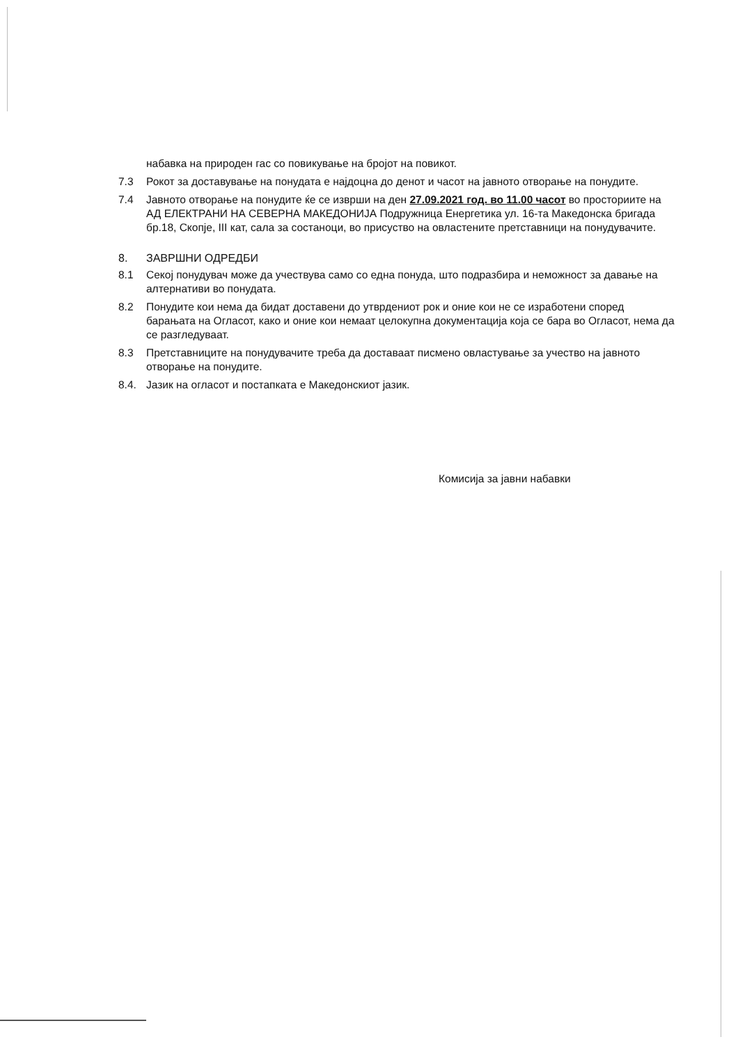набавка на природен гас со повикување на бројот на повикот.
7.3 Рокот за доставување на понудата е најдоцна до денот и часот на јавното отворање на понудите.
7.4 Јавното отворање на понудите ќе се изврши на ден 27.09.2021 год. во 11.00 часот во просториите на АД ЕЛЕКТРАНИ НА СЕВЕРНА МАКЕДОНИЈА Подружница Енергетика ул. 16-та Македонска бригада бр.18, Скопје, III кат, сала за состаноци, во присуство на овластените претставници на понудувачите.
8. ЗАВРШНИ ОДРЕДБИ
8.1 Секој понудувач може да учествува само со една понуда, што подразбира и неможност за давање на алтернативи во понудата.
8.2 Понудите кои нема да бидат доставени до утврдениот рок и оние кои не се изработени според барањата на Огласот, како и оние кои немаат целокупна документација која се бара во Огласот, нема да се разгледуваат.
8.3 Претставниците на понудувачите треба да доставаат писмено овластување за учество на јавното отворање на понудите.
8.4. Јазик на огласот и постапката е Македонскиот јазик.
Комисија за јавни набавки